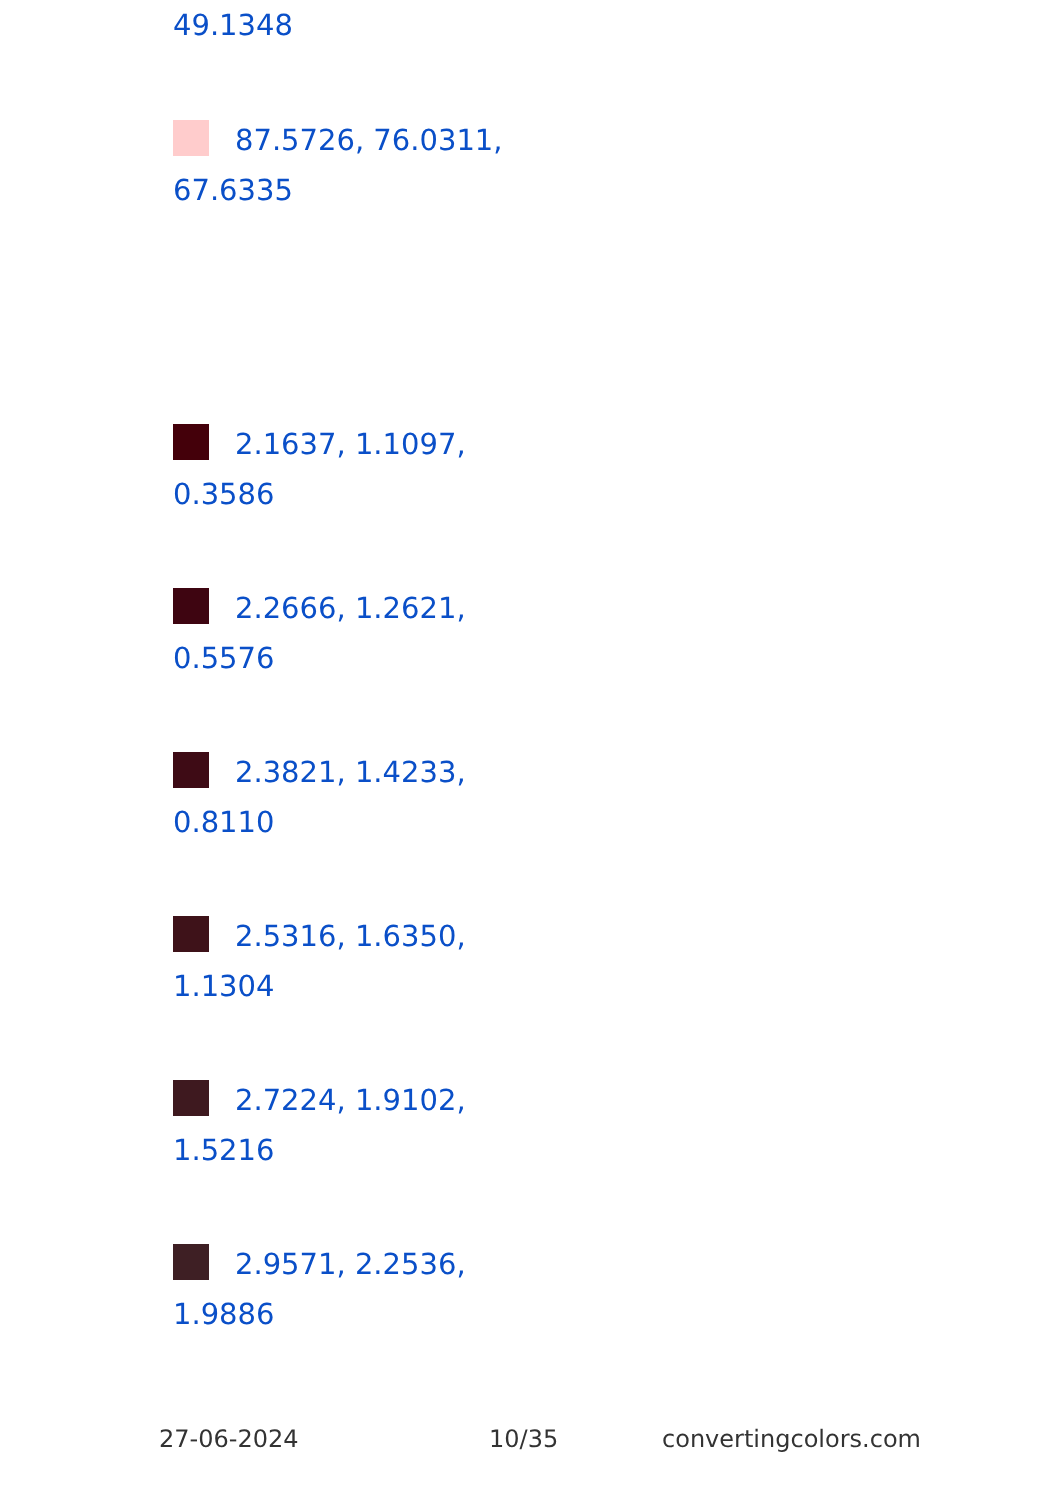49.1348
87.5726, 76.0311, 67.6335
2.1637, 1.1097, 0.3586
2.2666, 1.2621, 0.5576
2.3821, 1.4233, 0.8110
2.5316, 1.6350, 1.1304
2.7224, 1.9102, 1.5216
2.9571, 2.2536, 1.9886
27-06-2024 10/35 convertingcolors.com